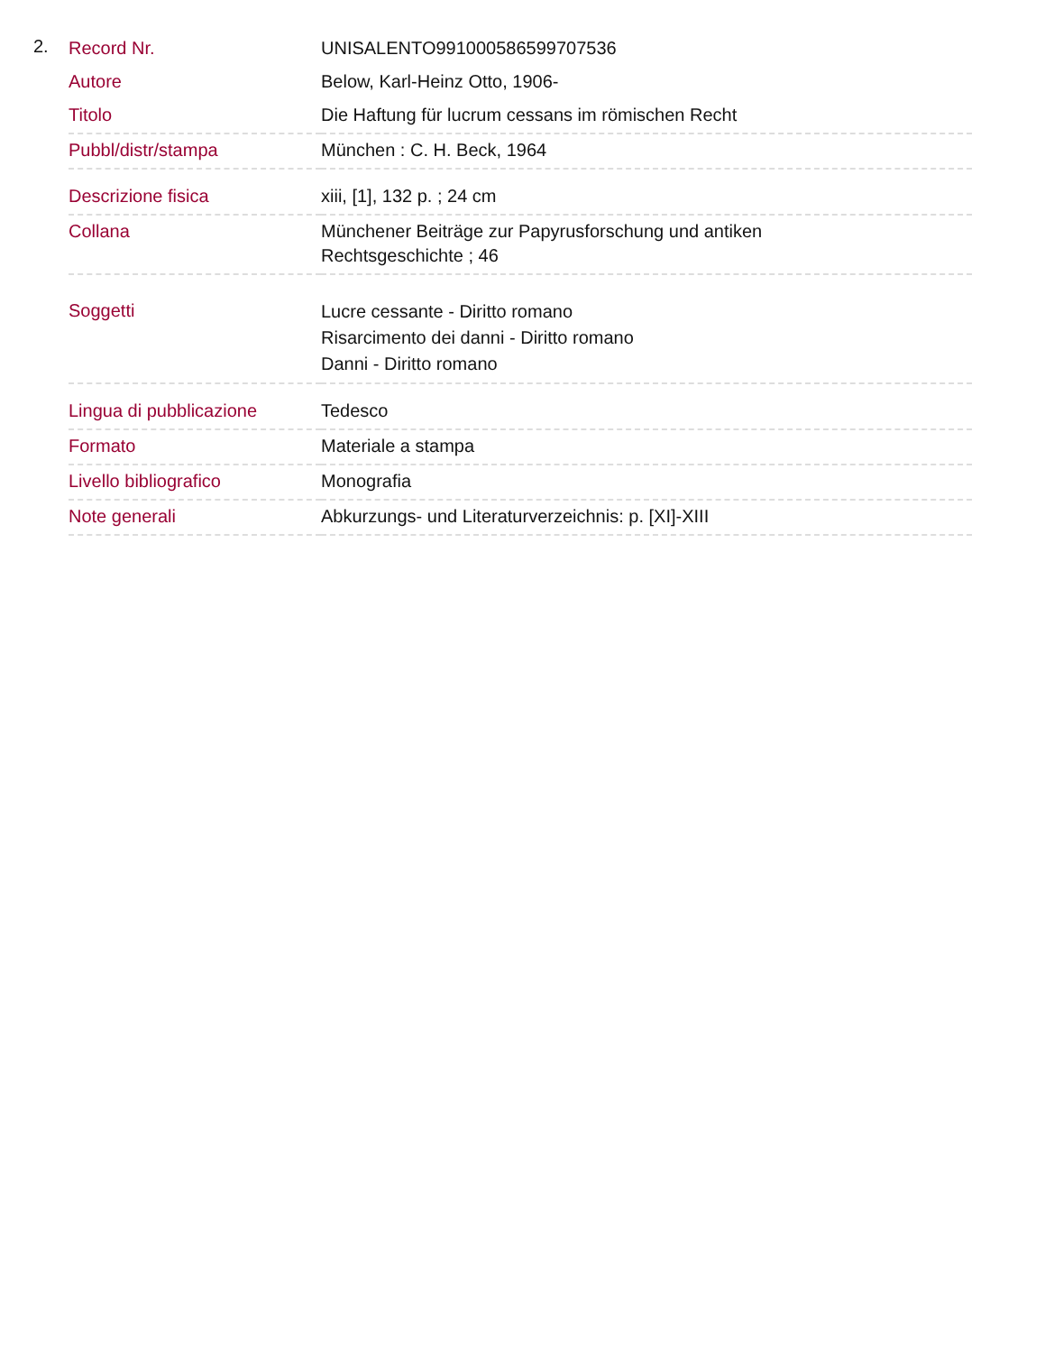2.
| Record Nr. | UNISALENTO991000586599707536 |
| Autore | Below, Karl-Heinz Otto, 1906- |
| Titolo | Die Haftung für lucrum cessans im römischen Recht |
| Pubbl/distr/stampa | München : C. H. Beck, 1964 |
| Descrizione fisica | xiii, [1], 132 p. ; 24 cm |
| Collana | Münchener Beiträge zur Papyrusforschung und antiken Rechtsgeschichte ; 46 |
| Soggetti | Lucre cessante - Diritto romano Risarcimento dei danni - Diritto romano Danni - Diritto romano |
| Lingua di pubblicazione | Tedesco |
| Formato | Materiale a stampa |
| Livello bibliografico | Monografia |
| Note generali | Abkurzungs- und Literaturverzeichnis: p. [XI]-XIII |